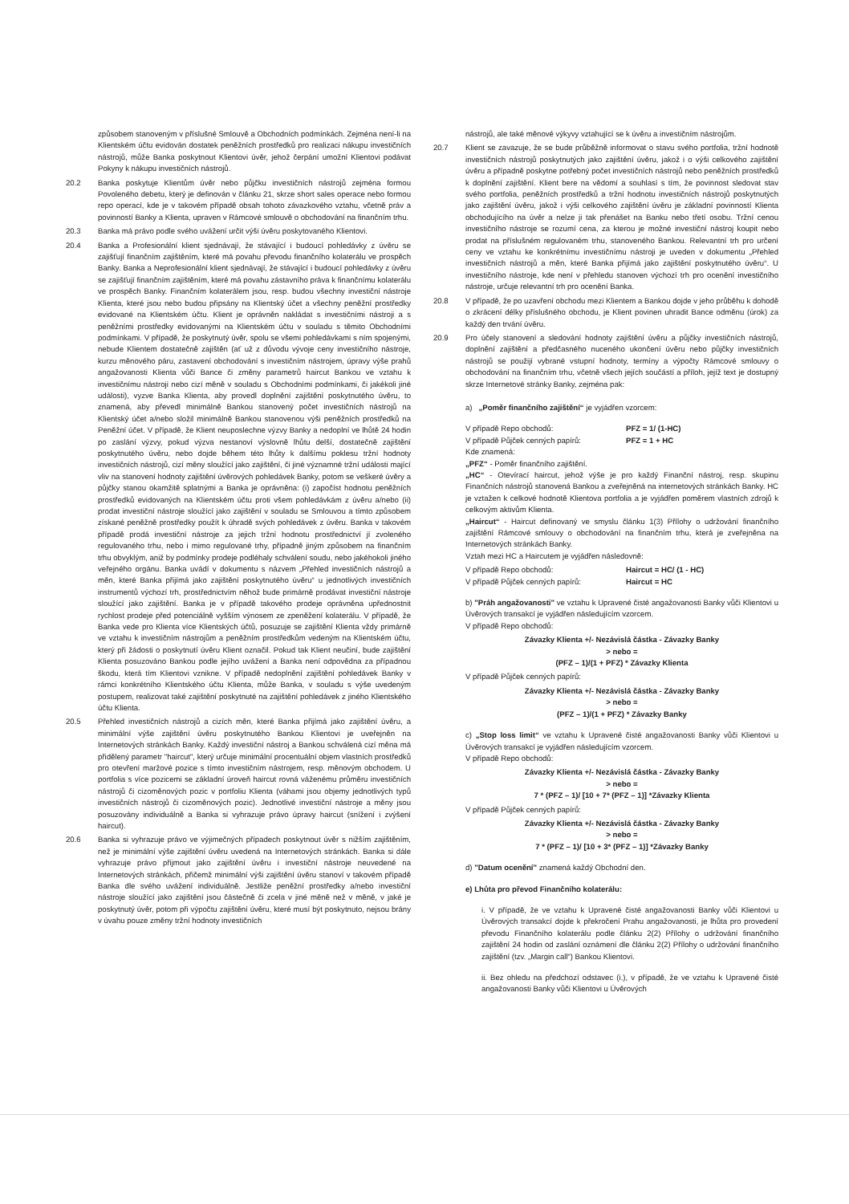způsobem stanoveným v příslušné Smlouvě a Obchodních podmínkách. Zejména není-li na Klientském účtu evidován dostatek peněžních prostředků pro realizaci nákupu investičních nástrojů, může Banka poskytnout Klientovi úvěr, jehož čerpání umožní Klientovi podávat Pokyny k nákupu investičních nástrojů.
20.2 Banka poskytuje Klientům úvěr nebo půjčku investičních nástrojů zejména formou Povoleného debetu, který je definován v článku 21, skrze short sales operace nebo formou repo operací, kde je v takovém případě obsah tohoto závazkového vztahu, včetně práv a povinností Banky a Klienta, upraven v Rámcové smlouvě o obchodování na finančním trhu.
20.3 Banka má právo podle svého uvážení určit výši úvěru poskytovaného Klientovi.
20.4 Banka a Profesionální klient sjednávají, že stávající i budoucí pohledávky z úvěru se zajišťují finančním zajištěním, které má povahu převodu finančního kolaterálu ve prospěch Banky. Banka a Neprofesionální klient sjednávají, že stávající i budoucí pohledávky z úvěru se zajišťují finančním zajištěním, které má povahu zástavního práva k finančnímu kolaterálu ve prospěch Banky. Finančním kolaterálem jsou, resp. budou všechny investiční nástroje Klienta, které jsou nebo budou připsány na Klientský účet a všechny peněžní prostředky evidované na Klientském účtu. Klient je oprávněn nakládat s investičními nástroji a s peněžními prostředky evidovanými na Klientském účtu v souladu s těmito Obchodními podmínkami. V případě, že poskytnutý úvěr, spolu se všemi pohledávkami s ním spojenými, nebude Klientem dostatečně zajištěn (ať už z důvodu vývoje ceny investičního nástroje, kurzu měnového páru, zastavení obchodování s investičním nástrojem, úpravy výše prahů angažovanosti Klienta vůči Bance či změny parametrů haircut Bankou ve vztahu k investičnímu nástroji nebo cizí měně v souladu s Obchodními podmínkami, či jakékoli jiné události), vyzve Banka Klienta, aby provedl doplnění zajištění poskytnutého úvěru, to znamená, aby převedl minimálně Bankou stanovený počet investičních nástrojů na Klientský účet a/nebo složil minimálně Bankou stanovenou výši peněžních prostředků na Peněžní účet. V případě, že Klient neuposlechne výzvy Banky a nedoplní ve lhůtě 24 hodin po zaslání výzvy, pokud výzva nestanoví výslovně lhůtu delší, dostatečně zajištění poskytnutého úvěru, nebo dojde během této lhůty k dalšímu poklesu tržní hodnoty investičních nástrojů, cizí měny sloužící jako zajištění, či jiné významné tržní události mající vliv na stanovení hodnoty zajištění úvěrových pohledávek Banky, potom se veškeré úvěry a půjčky stanou okamžitě splatnými a Banka je oprávněna: (i) započíst hodnotu peněžních prostředků evidovaných na Klientském účtu proti všem pohledávkám z úvěru a/nebo (ii) prodat investiční nástroje sloužící jako zajištění v souladu se Smlouvou a tímto způsobem získané peněžně prostředky použít k úhradě svých pohledávek z úvěru. Banka v takovém případě prodá investiční nástroje za jejich tržní hodnotu prostřednictví jí zvoleného regulovaného trhu, nebo i mimo regulované trhy, případně jiným způsobem na finančním trhu obvyklým, aniž by podmínky prodeje podléhaly schválení soudu, nebo jakéhokoli jiného veřejného orgánu. Banka uvádí v dokumentu s názvem „Přehled investičních nástrojů a měn, které Banka přijímá jako zajištění poskytnutého úvěru“ u jednotlivých investičních instrumentů výchozí trh, prostřednictvím něhož bude primárně prodávat investiční nástroje sloužící jako zajištění. Banka je v případě takového prodeje oprávněna upřednostnit rychlost prodeje před potenciálně vyšším výnosem ze zpeněžení kolaterálu. V případě, že Banka vede pro Klienta více Klientských účtů, posuzuje se zajištění Klienta vždy primárně ve vztahu k investičním nástrojům a peněžním prostředkům vedeným na Klientském účtu, který při žádosti o poskytnutí úvěru Klient označil. Pokud tak Klient neučiní, bude zajištění Klienta posuzováno Bankou podle jejího uvážení a Banka není odpovědna za případnou škodu, která tím Klientovi vznikne. V případě nedoplnění zajištění pohledávek Banky v rámci konkrétního Klientského účtu Klienta, může Banka, v souladu s výše uvedeným postupem, realizovat také zajištění poskytnuté na zajištění pohledávek z jiného Klientského účtu Klienta.
20.5 Přehled investičních nástrojů a cizích měn, které Banka přijímá jako zajištění úvěru, a minimální výše zajištění úvěru poskytnutého Bankou Klientovi je uveřejněn na Internetových stránkách Banky. Každý investiční nástroj a Bankou schválená cizí měna má přidělený parametr "haircut", který určuje minimální procentuální objem vlastních prostředků pro otevření maržové pozice s tímto investičním nástrojem, resp. měnovým obchodem. U portfolia s více pozicemi se základní úroveň haircut rovná váženému průměru investičních nástrojů či cizoměnových pozic v portfoliu Klienta (váhami jsou objemy jednotlivých typů investičních nástrojů či cizoměnových pozic). Jednotlivé investiční nástroje a měny jsou posuzovány individuálně a Banka si vyhrazuje právo úpravy haircut (snížení i zvýšení haircut).
20.6 Banka si vyhrazuje právo ve výjimečných případech poskytnout úvěr s nižším zajištěním, než je minimální výše zajištění úvěru uvedená na Internetových stránkách. Banka si dále vyhrazuje právo přijmout jako zajištění úvěru i investiční nástroje neuvedené na Internetových stránkách, přičemž minimální výši zajištění úvěru stanoví v takovém případě Banka dle svého uvážení individuálně. Jestliže peněžní prostředky a/nebo investiční nástroje sloužící jako zajištění jsou částečně či zcela v jiné měně než v měně, v jaké je poskytnutý úvěr, potom při výpočtu zajištění úvěru, které musí být poskytnuto, nejsou brány v úvahu pouze změny tržní hodnoty investičních
nástrojů, ale také měnové výkyvy vztahující se k úvěru a investičním nástrojům.
20.7 Klient se zavazuje, že se bude průběžně informovat o stavu svého portfolia, tržní hodnotě investičních nástrojů poskytnutých jako zajištění úvěru, jakož i o výši celkového zajištění úvěru a případně poskytne potřebný počet investičních nástrojů nebo peněžních prostředků k doplnění zajištění. Klient bere na vědomí a souhlasí s tím, že povinnost sledovat stav svého portfolia, peněžních prostředků a tržní hodnotu investičních nástrojů poskytnutých jako zajištění úvěru, jakož i výši celkového zajištění úvěru je základní povinností Klienta obchodujícího na úvěr a nelze ji tak přenášet na Banku nebo třetí osobu. Tržní cenou investičního nástroje se rozumí cena, za kterou je možné investiční nástroj koupit nebo prodat na příslušném regulovaném trhu, stanoveného Bankou. Relevantní trh pro určení ceny ve vztahu ke konkrétnímu investičnímu nástroji je uveden v dokumentu „Přehled investičních nástrojů a měn, které Banka přijímá jako zajištění poskytnutého úvěru“. U investičního nástroje, kde není v přehledu stanoven výchozí trh pro ocenění investičního nástroje, určuje relevantní trh pro ocenění Banka.
20.8 V případě, že po uzavření obchodu mezi Klientem a Bankou dojde v jeho průběhu k dohodě o zkrácení délky příslušného obchodu, je Klient povinen uhradit Bance odměnu (úrok) za každý den trvání úvěru.
20.9 Pro účely stanovení a sledování hodnoty zajištění úvěru a půjčky investičních nástrojů, doplnění zajištění a předčasného nuceného ukončení úvěru nebo půjčky investičních nástrojů se použijí vybrané vstupní hodnoty, termíny a výpočty Rámcové smlouvy o obchodování na finančním trhu, včetně všech jejích součástí a příloh, jejíž text je dostupný skrze Internetové stránky Banky, zejména pak:
a) „Poměr finančního zajištění“ je vyjádřen vzorcem:
V případě Repo obchodů: PFZ = 1/ (1-HC)
V případě Půjček cenných papírů: PFZ = 1 + HC
Kde znamená:
„PFZ“ - Poměr finančního zajištění.
„HC“ - Otevírací haircut, jehož výše je pro každý Finanční nástroj, resp. skupinu Finančních nástrojů stanovená Bankou a zveřejněná na internetových stránkách Banky. HC je vztažen k celkové hodnotě Klientova portfolia a je vyjádřen poměrem vlastních zdrojů k celkovým aktivům Klienta.
„Haircut“ - Haircut definovaný ve smyslu článku 1(3) Přílohy o udržování finančního zajištění Rámcové smlouvy o obchodování na finančním trhu, která je zveřejněna na Internetových stránkách Banky.
Vztah mezi HC a Haircutem je vyjádřen následovně:
V případě Repo obchodů: Haircut = HC/ (1 - HC)
V případě Půjček cenných papírů: Haircut = HC
b) "Práh angažovanosti" ve vztahu k Upravené čisté angažovanosti Banky vůči Klientovi u Úvěrových transakcí je vyjádřen následujícím vzorcem.
V případě Repo obchodů:
Závazky Klienta +/- Nezávislá částka - Závazky Banky
> nebo =
(PFZ – 1)/(1 + PFZ) * Závazky Klienta
V případě Půjček cenných papírů:
Závazky Klienta +/- Nezávislá částka - Závazky Banky
> nebo =
(PFZ – 1)/(1 + PFZ) * Závazky Banky
c) „Stop loss limit“ ve vztahu k Upravené čisté angažovanosti Banky vůči Klientovi u Úvěrových transakcí je vyjádřen následujícím vzorcem.
V případě Repo obchodů:
Závazky Klienta +/- Nezávislá částka - Závazky Banky
> nebo =
7 * (PFZ – 1)/ [10 + 7* (PFZ – 1)] *Závazky Klienta
V případě Půjček cenných papírů:
Závazky Klienta +/- Nezávislá částka - Závazky Banky
> nebo =
7 * (PFZ – 1)/ [10 + 3* (PFZ – 1)] *Závazky Banky
d) "Datum ocenění" znamená každý Obchodní den.
e) Lhůta pro převod Finančního kolaterálu:
i. V případě, že ve vztahu k Upravené čisté angažovanosti Banky vůči Klientovi u Úvěrových transakcí dojde k překročení Prahu angažovanosti, je lhůta pro provedení převodu Finančního kolaterálu podle článku 2(2) Přílohy o udržování finančního zajištění 24 hodin od zaslání oznámení dle článku 2(2) Přílohy o udržování finančního zajištění (tzv. „Margin call“) Bankou Klientovi.
ii. Bez ohledu na předchozí odstavec (i.), v případě, že ve vztahu k Upravené čisté angažovanosti Banky vůči Klientovi u Úvěrových